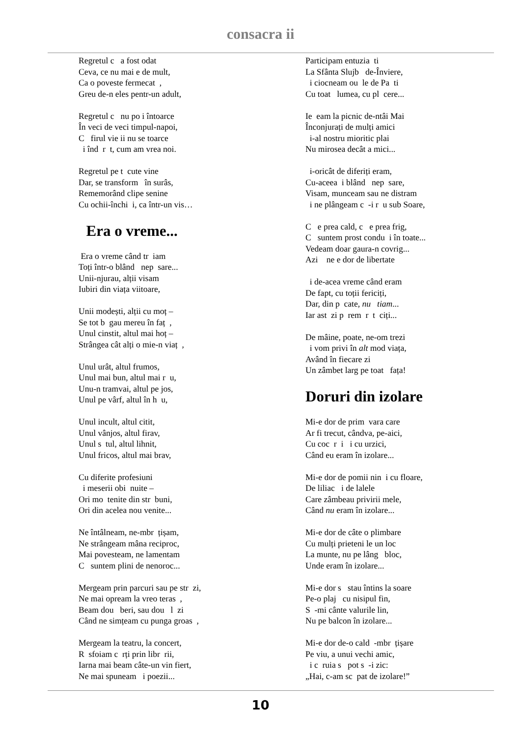consacra ii
Regretul c a fost odat Ceva, ce nu mai e de mult, Ca o poveste fermecat , Greu de-n eles pentr-un adult,
Regretul c nu po i întoarce În veci de veci timpul-napoi, C firul vie ii nu se toarce i înd r t, cum am vrea noi.
Regretul pe t cute vine Dar, se transform în surâs, Rememorând clipe senine Cu ochii-închi i, ca într-un vis…
Era o vreme...
Era o vreme când tr iam Toți într-o blând nep sare... Unii-njurau, alții visam Iubiri din viața viitoare,
Unii modești, alții cu moț – Se tot b gau mereu în faț , Unul cinstit, altul mai hoț – Strângea cât alți o mie-n viaț ,
Unul urât, altul frumos, Unul mai bun, altul mai r u, Unu-n tramvai, altul pe jos, Unul pe vârf, altul în h u,
Unul incult, altul citit, Unul vânjos, altul firav, Unul s tul, altul lihnit, Unul fricos, altul mai brav,
Cu diferite profesiuni i meserii obi nuite – Ori mo tenite din str buni, Ori din acelea nou venite...
Ne întâlneam, ne-mbr țișam, Ne strângeam mâna reciproc, Mai povesteam, ne lamentam C suntem plini de nenoroc...
Mergeam prin parcuri sau pe str zi, Ne mai opream la vreo teras , Beam dou beri, sau dou l zi Când ne simțeam cu punga groas ,
Mergeam la teatru, la concert, R sfoiam c rți prin libr rii, Iarna mai beam câte-un vin fiert, Ne mai spuneam i poezii...
Participam entuzia ti La Sfânta Slujb de-Înviere, i ciocneam ou le de Pa ti Cu toat lumea, cu pl cere...
Ie eam la picnic de-ntâi Mai Înconjurați de mulți amici i-al nostru mioritic plai Nu mirosea decât a mici...
i-oricât de diferiți eram, Cu-aceea i blând nep sare, Visam, munceam sau ne distram i ne plângeam c -i r u sub Soare,
C e prea cald, c e prea frig, C suntem prost condu i în toate... Vedeam doar gaura-n covrig... Azi ne e dor de libertate
i de-acea vreme când eram De fapt, cu toții fericiți, Dar, din p cate, nu tiam... Iar ast zi p rem r t ciți...
De mâine, poate, ne-om trezi i vom privi în alt mod viața, Având în fiecare zi Un zâmbet larg pe toat fața!
Doruri din izolare
Mi-e dor de prim vara care Ar fi trecut, cândva, pe-aici, Cu coc r i i cu urzici, Când eu eram în izolare...
Mi-e dor de pomii nin i cu floare, De liliac i de lalele Care zâmbeau privirii mele, Când nu eram în izolare...
Mi-e dor de câte o plimbare Cu mulți prieteni le un loc La munte, nu pe lâng bloc, Unde eram în izolare...
Mi-e dor s stau întins la soare Pe-o plaj cu nisipul fin, S -mi cânte valurile lin, Nu pe balcon în izolare...
Mi-e dor de-o cald -mbr țișare Pe viu, a unui vechi amic, i c ruia s pot s -i zic: „Hai, c-am sc pat de izolare!”
10